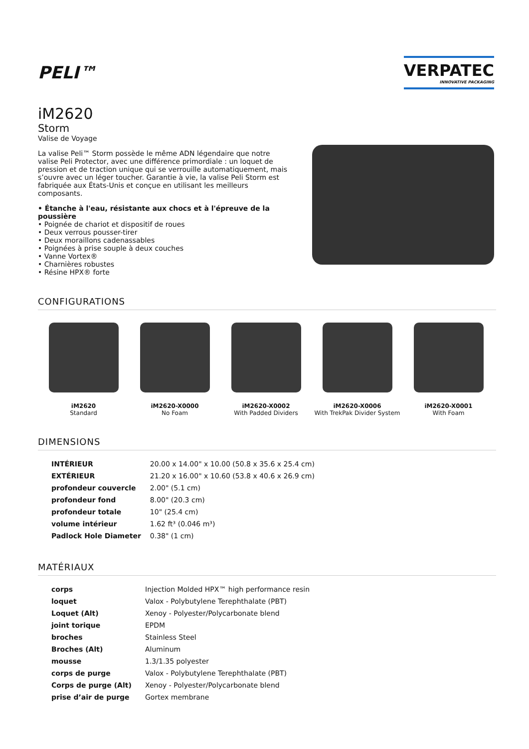PELI™
VERPATEC
INNOVATIVE PACKAGING
iM2620
Storm
Valise de Voyage
La valise Peli™ Storm possède le même ADN légendaire que notre valise Peli Protector, avec une différence primordiale : un loquet de pression et de traction unique qui se verrouille automatiquement, mais s’ouvre avec un léger toucher. Garantie à vie, la valise Peli Storm est fabriquée aux États-Unis et conçue en utilisant les meilleurs composants.
• Étanche à l'eau, résistante aux chocs et à l'épreuve de la poussière
• Poignée de chariot et dispositif de roues
• Deux verrous pousser-tirer
• Deux moraillons cadenassables
• Poignées à prise souple à deux couches
• Vanne Vortex®
• Charnières robustes
• Résine HPX® forte
CONFIGURATIONS
iM2620
Standard
iM2620-X0000
No Foam
iM2620-X0002
With Padded Dividers
iM2620-X0006
With TrekPak Divider System
iM2620-X0001
With Foam
DIMENSIONS
| INTÉRIEUR | 20.00 x 14.00" x 10.00 (50.8 x 35.6 x 25.4 cm) |
| EXTÉRIEUR | 21.20 x 16.00" x 10.60 (53.8 x 40.6 x 26.9 cm) |
| profondeur couvercle | 2.00" (5.1 cm) |
| profondeur fond | 8.00" (20.3 cm) |
| profondeur totale | 10" (25.4 cm) |
| volume intérieur | 1.62 ft³ (0.046 m³) |
| Padlock Hole Diameter | 0.38" (1 cm) |
MATÉRIAUX
| corps | Injection Molded HPX™ high performance resin |
| loquet | Valox - Polybutylene Terephthalate (PBT) |
| Loquet (Alt) | Xenoy - Polyester/Polycarbonate blend |
| joint torique | EPDM |
| broches | Stainless Steel |
| Broches (Alt) | Aluminum |
| mousse | 1.3/1.35 polyester |
| corps de purge | Valox - Polybutylene Terephthalate (PBT) |
| Corps de purge (Alt) | Xenoy - Polyester/Polycarbonate blend |
| prise d’air de purge | Gortex membrane |